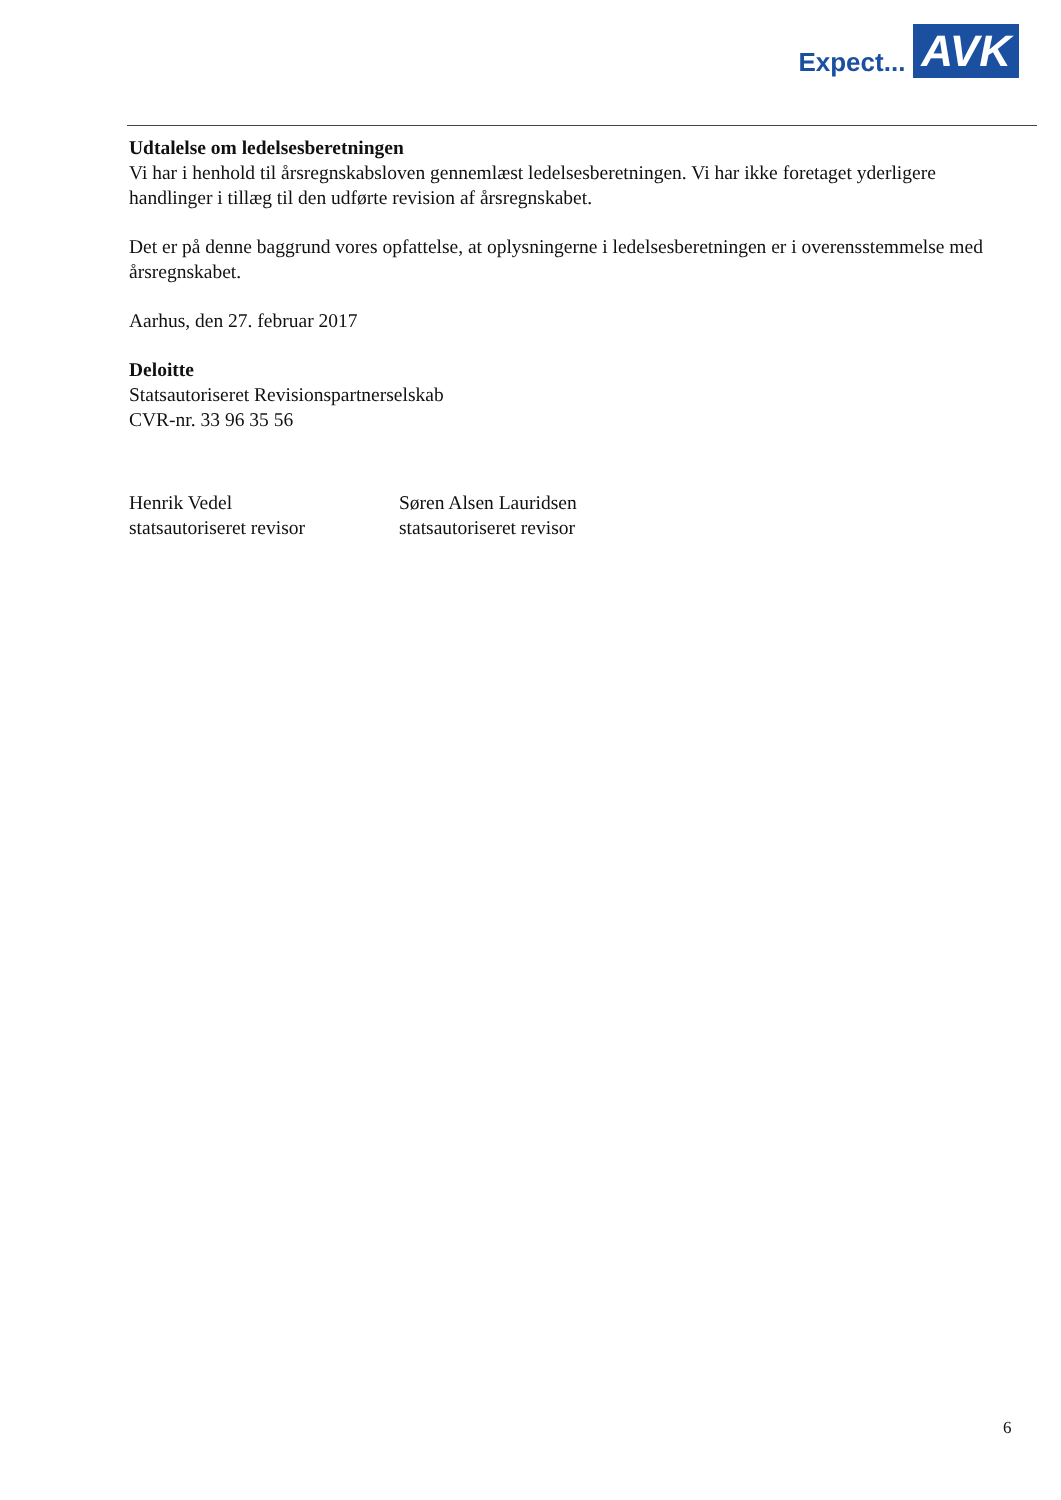Expect... AVK
Udtalelse om ledelsesberetningen
Vi har i henhold til årsregnskabsloven gennemlæst ledelsesberetningen. Vi har ikke foretaget yderligere handlinger i tillæg til den udførte revision af årsregnskabet.
Det er på denne baggrund vores opfattelse, at oplysningerne i ledelsesberetningen er i overensstemmelse med årsregnskabet.
Aarhus, den 27. februar 2017
Deloitte
Statsautoriseret Revisionspartnerselskab
CVR-nr. 33 96 35 56
Henrik Vedel
statsautoriseret revisor
Søren Alsen Lauridsen
statsautoriseret revisor
6